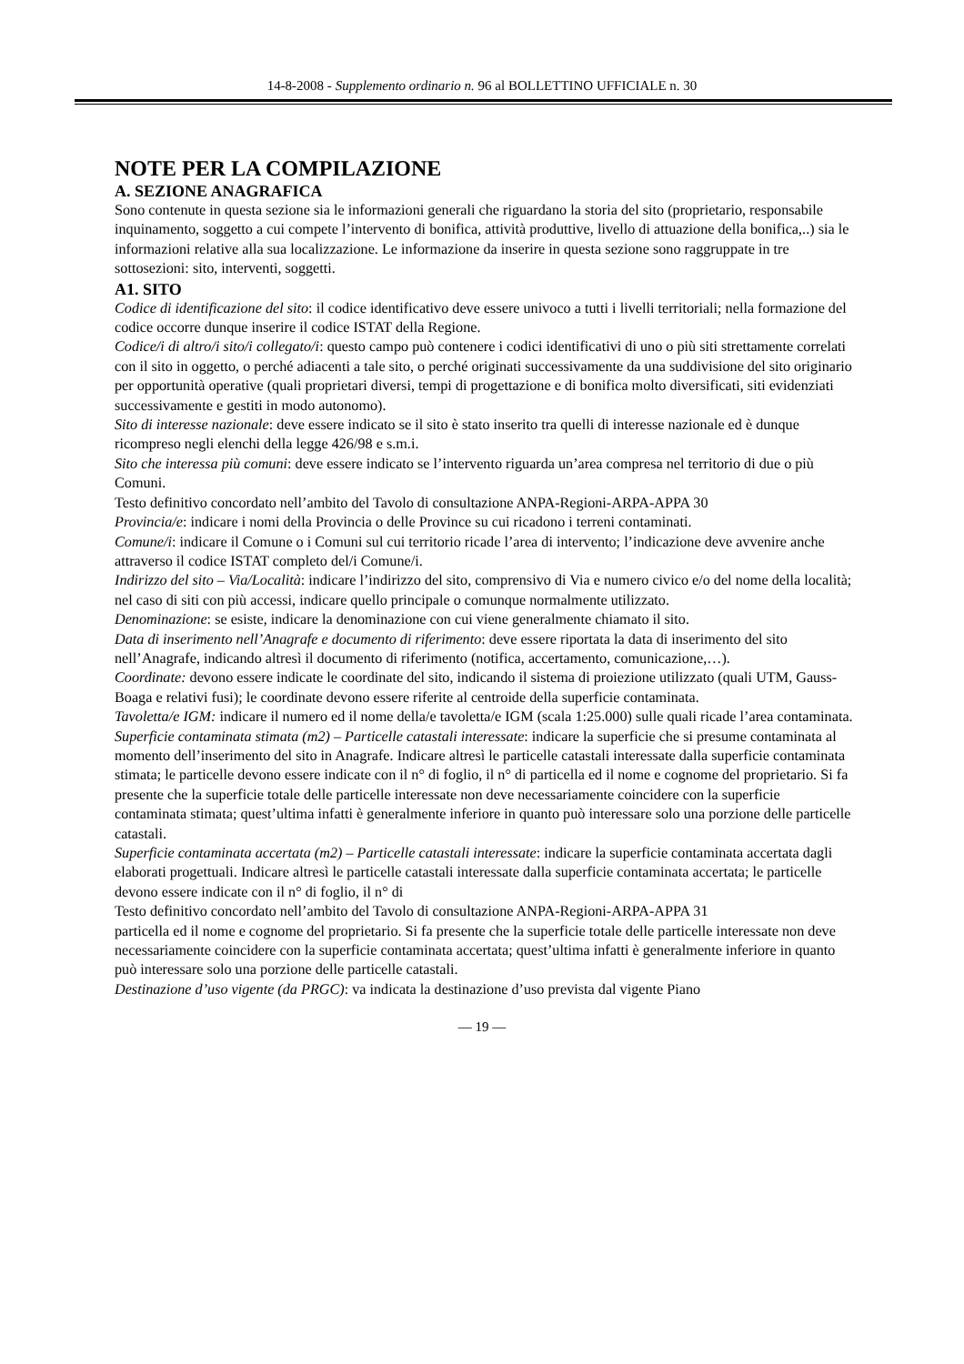14-8-2008 - Supplemento ordinario n. 96 al BOLLETTINO UFFICIALE n. 30
NOTE PER LA COMPILAZIONE
A. SEZIONE ANAGRAFICA
Sono contenute in questa sezione sia le informazioni generali che riguardano la storia del sito (proprietario, responsabile inquinamento, soggetto a cui compete l’intervento di bonifica, attività produttive, livello di attuazione della bonifica,..) sia le informazioni relative alla sua localizzazione. Le informazione da inserire in questa sezione sono raggruppate in tre sottosezioni: sito, interventi, soggetti.
A1. SITO
Codice di identificazione del sito: il codice identificativo deve essere univoco a tutti i livelli territoriali; nella formazione del codice occorre dunque inserire il codice ISTAT della Regione.
Codice/i di altro/i sito/i collegato/i: questo campo può contenere i codici identificativi di uno o più siti strettamente correlati con il sito in oggetto, o perché adiacenti a tale sito, o perché originati successivamente da una suddivisione del sito originario per opportunità operative (quali proprietari diversi, tempi di progettazione e di bonifica molto diversificati, siti evidenziati successivamente e gestiti in modo autonomo).
Sito di interesse nazionale: deve essere indicato se il sito è stato inserito tra quelli di interesse nazionale ed è dunque ricompreso negli elenchi della legge 426/98 e s.m.i.
Sito che interessa più comuni: deve essere indicato se l’intervento riguarda un’area compresa nel territorio di due o più Comuni.
Testo definitivo concordato nell’ambito del Tavolo di consultazione ANPA-Regioni-ARPA-APPA 30
Provincia/e: indicare i nomi della Provincia o delle Province su cui ricadono i terreni contaminati.
Comune/i: indicare il Comune o i Comuni sul cui territorio ricade l’area di intervento; l’indicazione deve avvenire anche attraverso il codice ISTAT completo del/i Comune/i.
Indirizzo del sito – Via/Località: indicare l’indirizzo del sito, comprensivo di Via e numero civico e/o del nome della località; nel caso di siti con più accessi, indicare quello principale o comunque normalmente utilizzato.
Denominazione: se esiste, indicare la denominazione con cui viene generalmente chiamato il sito.
Data di inserimento nell’Anagrafe e documento di riferimento: deve essere riportata la data di inserimento del sito nell’Anagrafe, indicando altresì il documento di riferimento (notifica, accertamento, comunicazione,…).
Coordinate: devono essere indicate le coordinate del sito, indicando il sistema di proiezione utilizzato (quali UTM, Gauss-Boaga e relativi fusi); le coordinate devono essere riferite al centroide della superficie contaminata.
Tavoletta/e IGM: indicare il numero ed il nome della/e tavoletta/e IGM (scala 1:25.000) sulle quali ricade l’area contaminata.
Superficie contaminata stimata (m2) – Particelle catastali interessate: indicare la superficie che si presume contaminata al momento dell’inserimento del sito in Anagrafe. Indicare altresì le particelle catastali interessate dalla superficie contaminata stimata; le particelle devono essere indicate con il n° di foglio, il n° di particella ed il nome e cognome del proprietario. Si fa presente che la superficie totale delle particelle interessate non deve necessariamente coincidere con la superficie contaminata stimata; quest’ultima infatti è generalmente inferiore in quanto può interessare solo una porzione delle particelle catastali.
Superficie contaminata accertata (m2) – Particelle catastali interessate: indicare la superficie contaminata accertata dagli elaborati progettuali. Indicare altresì le particelle catastali interessate dalla superficie contaminata accertata; le particelle devono essere indicate con il n° di foglio, il n° di
Testo definitivo concordato nell’ambito del Tavolo di consultazione ANPA-Regioni-ARPA-APPA 31
particella ed il nome e cognome del proprietario. Si fa presente che la superficie totale delle particelle interessate non deve necessariamente coincidere con la superficie contaminata accertata; quest’ultima infatti è generalmente inferiore in quanto può interessare solo una porzione delle particelle catastali.
Destinazione d’uso vigente (da PRGC): va indicata la destinazione d’uso prevista dal vigente Piano
— 19 —